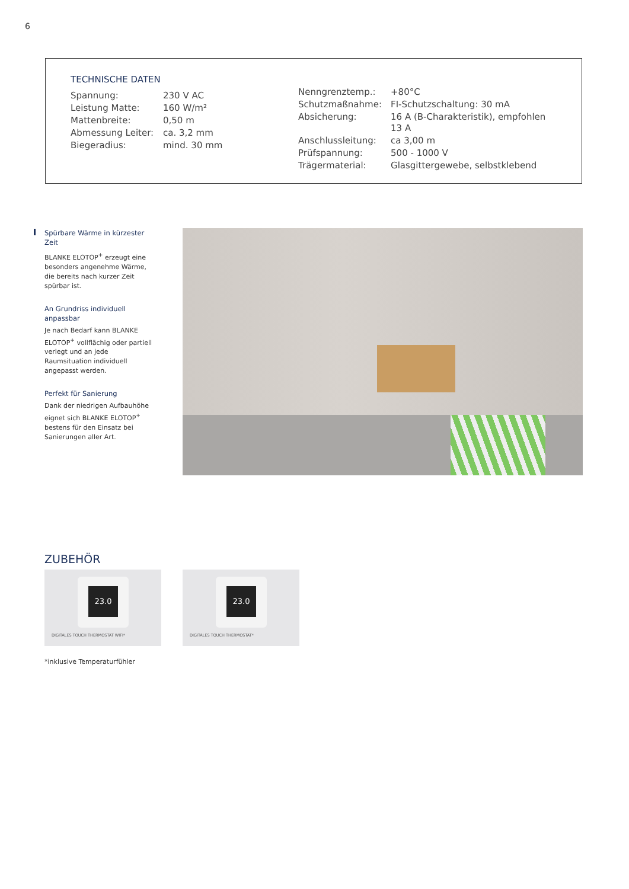6
TECHNISCHE DATEN
| Spannung: | 230 V AC |
| Leistung Matte: | 160 W/m² |
| Mattenbreite: | 0,50 m |
| Abmessung Leiter: | ca. 3,2 mm |
| Biegeradius: | mind. 30 mm |
| Nenngrenztemp.: | +80°C |
| Schutzmaßnahme: | FI-Schutzschaltung: 30 mA |
| Absicherung: | 16 A (B-Charakteristik), empfohlen 13 A |
| Anschlussleitung: | ca 3,00 m |
| Prüfspannung: | 500 - 1000 V |
| Trägermaterial: | Glasgittergewebe, selbstklebend |
Spürbare Wärme in kürzester Zeit
BLANKE ELOTOP<sup>+</sup> erzeugt eine besonders angenehme Wärme, die bereits nach kurzer Zeit spürbar ist.
An Grundriss individuell anpassbar
Je nach Bedarf kann BLANKE ELOTOP<sup>+</sup> vollflächig oder partiell verlegt und an jede Raumsituation individuell angepasst werden.
Perfekt für Sanierung
Dank der niedrigen Aufbauhöhe eignet sich BLANKE ELOTOP<sup>+</sup> bestens für den Einsatz bei Sanierungen aller Art.
ZUBEHÖR
23.0
DIGITALES TOUCH THERMOSTAT WIFI*
23.0
DIGITALES TOUCH THERMOSTAT*
*inklusive Temperaturfühler